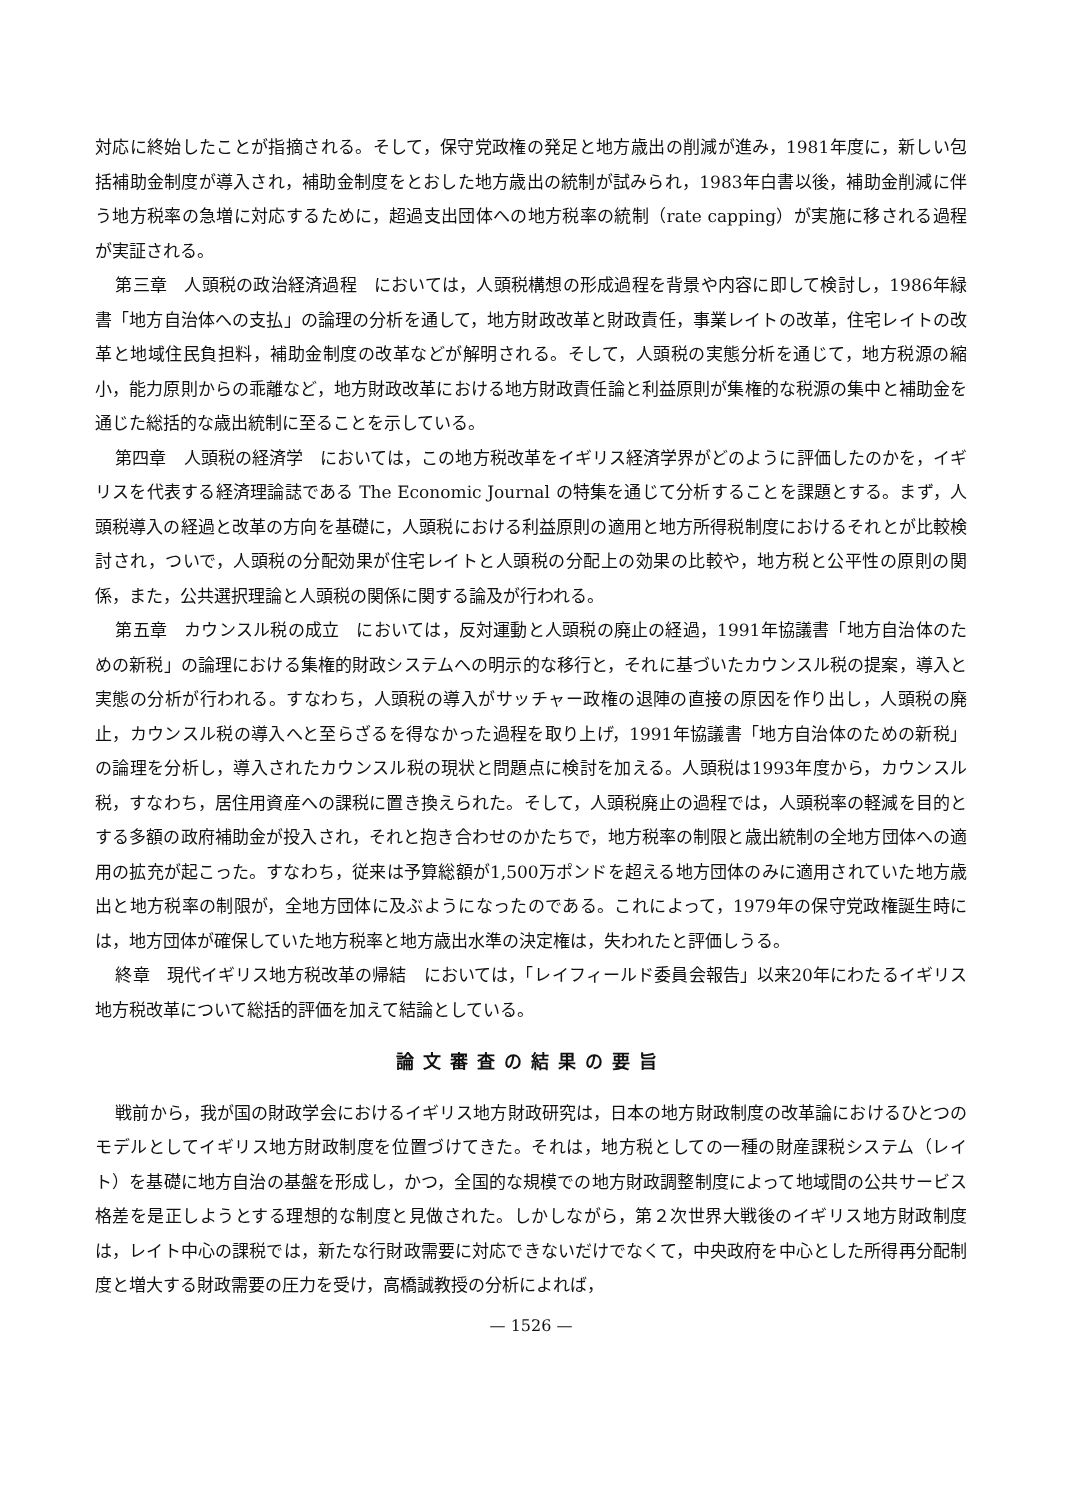対応に終始したことが指摘される。そして，保守党政権の発足と地方歳出の削減が進み，1981年度に，新しい包括補助金制度が導入され，補助金制度をとおした地方歳出の統制が試みられ，1983年白書以後，補助金削減に伴う地方税率の急増に対応するために，超過支出団体への地方税率の統制（rate capping）が実施に移される過程が実証される。
第三章　人頭税の政治経済過程　においては，人頭税構想の形成過程を背景や内容に即して検討し，1986年緑書「地方自治体への支払」の論理の分析を通して，地方財政改革と財政責任，事業レイトの改革，住宅レイトの改革と地域住民負担料，補助金制度の改革などが解明される。そして，人頭税の実態分析を通じて，地方税源の縮小，能力原則からの乖離など，地方財政改革における地方財政責任論と利益原則が集権的な税源の集中と補助金を通じた総括的な歳出統制に至ることを示している。
第四章　人頭税の経済学　においては，この地方税改革をイギリス経済学界がどのように評価したのかを，イギリスを代表する経済理論誌である The Economic Journal の特集を通じて分析することを課題とする。まず，人頭税導入の経過と改革の方向を基礎に，人頭税における利益原則の適用と地方所得税制度におけるそれとが比較検討され，ついで，人頭税の分配効果が住宅レイトと人頭税の分配上の効果の比較や，地方税と公平性の原則の関係，また，公共選択理論と人頭税の関係に関する論及が行われる。
第五章　カウンスル税の成立　においては，反対運動と人頭税の廃止の経過，1991年協議書「地方自治体のための新税」の論理における集権的財政システムへの明示的な移行と，それに基づいたカウンスル税の提案，導入と実態の分析が行われる。すなわち，人頭税の導入がサッチャー政権の退陣の直接の原因を作り出し，人頭税の廃止，カウンスル税の導入へと至らざるを得なかった過程を取り上げ，1991年協議書「地方自治体のための新税」の論理を分析し，導入されたカウンスル税の現状と問題点に検討を加える。人頭税は1993年度から，カウンスル税，すなわち，居住用資産への課税に置き換えられた。そして，人頭税廃止の過程では，人頭税率の軽減を目的とする多額の政府補助金が投入され，それと抱き合わせのかたちで，地方税率の制限と歳出統制の全地方団体への適用の拡充が起こった。すなわち，従来は予算総額が1,500万ポンドを超える地方団体のみに適用されていた地方歳出と地方税率の制限が，全地方団体に及ぶようになったのである。これによって，1979年の保守党政権誕生時には，地方団体が確保していた地方税率と地方歳出水準の決定権は，失われたと評価しうる。
終章　現代イギリス地方税改革の帰結　においては，「レイフィールド委員会報告」以来20年にわたるイギリス地方税改革について総括的評価を加えて結論としている。
論文審査の結果の要旨
戦前から，我が国の財政学会におけるイギリス地方財政研究は，日本の地方財政制度の改革論におけるひとつのモデルとしてイギリス地方財政制度を位置づけてきた。それは，地方税としての一種の財産課税システム（レイト）を基礎に地方自治の基盤を形成し，かつ，全国的な規模での地方財政調整制度によって地域間の公共サービス格差を是正しようとする理想的な制度と見做された。しかしながら，第２次世界大戦後のイギリス地方財政制度は，レイト中心の課税では，新たな行財政需要に対応できないだけでなくて，中央政府を中心とした所得再分配制度と増大する財政需要の圧力を受け，高橋誠教授の分析によれば，
— 1526 —